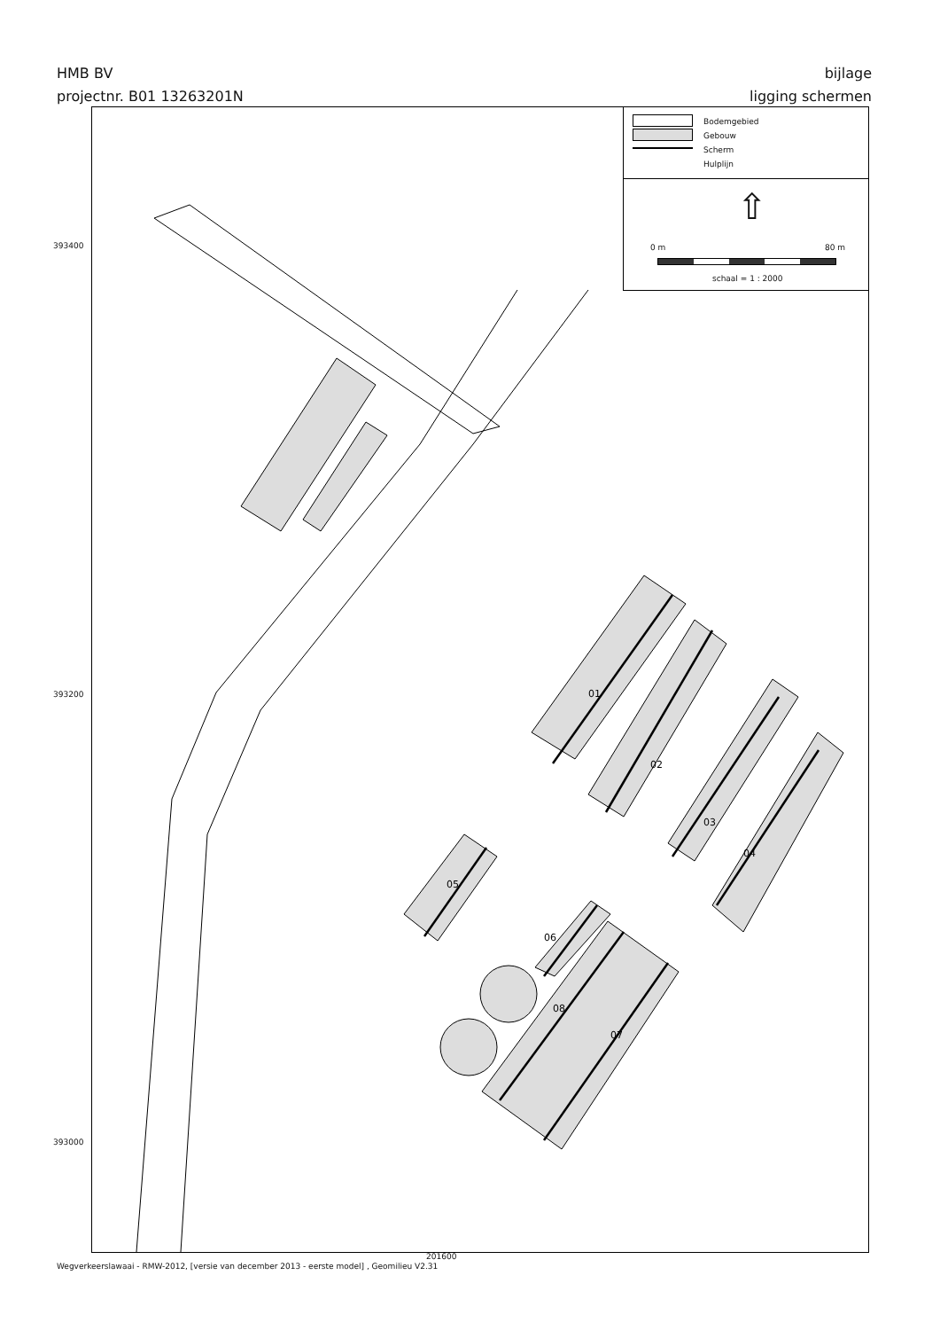HMB BV
projectnr. B01 13263201N
bijlage
ligging schermen
393400
393200
393000
01
02
03
04
05
06
07
08
Bodemgebied
Gebouw
Scherm
Hulplijn
⇧
0 m 80 m
schaal = 1 : 2000
201600
Wegverkeerslawaai - RMW-2012, [versie van december 2013 - eerste model] , Geomilieu V2.31